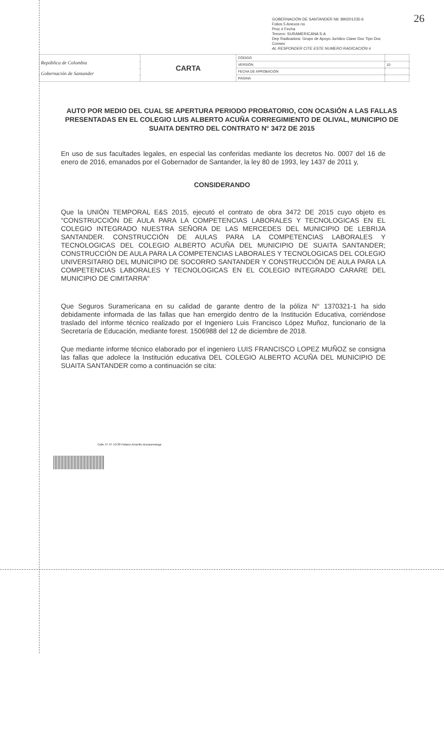26
GOBERNACIÓN DE SANTANDER Nit: 890201235-6
Folios 5 Anexos no
Proc # Fecha
Tercero: SURAMERICANA S.A
Dep Radicadora: Grupo de Apoyo Jurídico Clase Doc Tipo Doc
Consec
AL RESPONDER CITE ESTE NUMERO RADICACIÓN #
| República de Colombia Gobernación de Santander | CARTA | CÓDIGO | |
| | | VERSIÓN | 10 |
| | | FECHA DE APROBACIÓN | |
| | | PÁGINA | |
AUTO POR MEDIO DEL CUAL SE APERTURA PERIODO PROBATORIO, CON OCASIÓN A LAS FALLAS PRESENTADAS EN EL COLEGIO LUIS ALBERTO ACUÑA CORREGIMIENTO DE OLIVAL, MUNICIPIO DE SUAITA DENTRO DEL CONTRATO N° 3472 DE 2015
En uso de sus facultades legales, en especial las conferidas mediante los decretos No. 0007 del 16 de enero de 2016, emanados por el Gobernador de Santander, la ley 80 de 1993, ley 1437 de 2011 y,
CONSIDERANDO
Que la UNIÓN TEMPORAL E&S 2015, ejecutó el contrato de obra 3472 DE 2015 cuyo objeto es "CONSTRUCCIÓN DE AULA PARA LA COMPETENCIAS LABORALES Y TECNOLOGICAS EN EL COLEGIO INTEGRADO NUESTRA SEÑORA DE LAS MERCEDES DEL MUNICIPIO DE LEBRIJA SANTANDER. CONSTRUCCIÓN DE AULAS PARA LA COMPETENCIAS LABORALES Y TECNOLOGICAS DEL COLEGIO ALBERTO ACUÑA DEL MUNICIPIO DE SUAITA SANTANDER; CONSTRUCCIÓN DE AULA PARA LA COMPETENCIAS LABORALES Y TECNOLOGICAS DEL COLEGIO UNIVERSITARIO DEL MUNICIPIO DE SOCORRO SANTANDER Y CONSTRUCCIÓN DE AULA PARA LA COMPETENCIAS LABORALES Y TECNOLOGICAS EN EL COLEGIO INTEGRADO CARARE DEL MUNICIPIO DE CIMITARRA"
Que Seguros Suramericana en su calidad de garante dentro de la póliza N° 1370321-1 ha sido debidamente informada de las fallas que han emergido dentro de la Institución Educativa, corriéndose traslado del informe técnico realizado por el Ingeniero Luis Francisco López Muñoz, funcionario de la Secretaría de Educación, mediante forest. 1506988 del 12 de diciembre de 2018.
Que mediante informe técnico elaborado por el ingeniero LUIS FRANCISCO LOPEZ MUÑOZ se consigna las fallas que adolece la Institución educativa DEL COLEGIO ALBERTO ACUÑA DEL MUNICIPIO DE SUAITA SANTANDER como a continuación se cita:
Calle 37 N° 10-30 Palacio Amarillo Bucaramanga